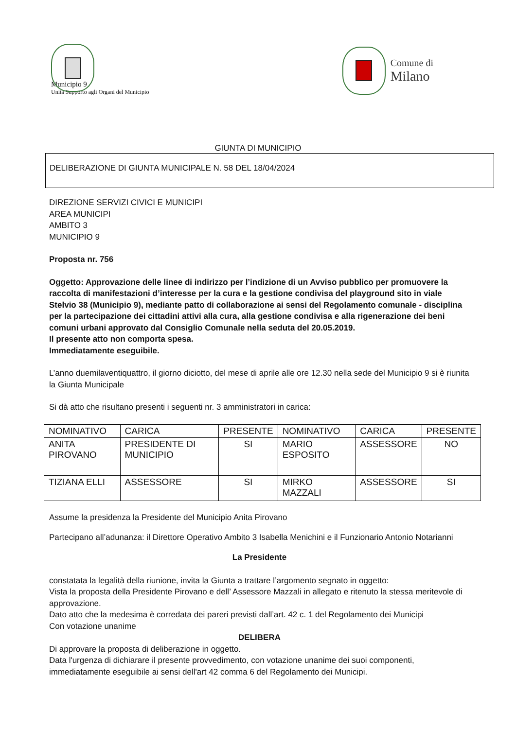Municipio 9
Unità Supporto agli Organi del Municipio
Comune di
Milano
GIUNTA DI MUNICIPIO
DELIBERAZIONE DI GIUNTA MUNICIPALE N. 58 DEL 18/04/2024
DIREZIONE SERVIZI CIVICI E MUNICIPI
AREA MUNICIPI
AMBITO 3
MUNICIPIO 9
Proposta nr. 756
Oggetto: Approvazione delle linee di indirizzo per l’indizione di un Avviso pubblico per promuovere la raccolta di manifestazioni d’interesse per la cura e la gestione condivisa del playground sito in viale Stelvio 38 (Municipio 9), mediante patto di collaborazione ai sensi del Regolamento comunale - disciplina per la partecipazione dei cittadini attivi alla cura, alla gestione condivisa e alla rigenerazione dei beni comuni urbani approvato dal Consiglio Comunale nella seduta del 20.05.2019.
Il presente atto non comporta spesa.
Immediatamente eseguibile.
L’anno duemilaventiquattro, il giorno diciotto, del mese di aprile alle ore 12.30 nella sede del Municipio 9 si è riunita la Giunta Municipale
Si dà atto che risultano presenti i seguenti nr. 3 amministratori in carica:
| NOMINATIVO | CARICA | PRESENTE | NOMINATIVO | CARICA | PRESENTE |
| --- | --- | --- | --- | --- | --- |
| ANITA PIROVANO | PRESIDENTE DI MUNICIPIO | SI | MARIO ESPOSITO | ASSESSORE | NO |
| TIZIANA ELLI | ASSESSORE | SI | MIRKO MAZZALI | ASSESSORE | SI |
Assume la presidenza la Presidente del Municipio Anita Pirovano
Partecipano all’adunanza: il Direttore Operativo Ambito 3 Isabella Menichini e il Funzionario Antonio Notarianni
La Presidente
constatata la legalità della riunione, invita la Giunta a trattare l’argomento segnato in oggetto:
Vista la proposta della Presidente Pirovano e dell’ Assessore Mazzali in allegato e ritenuto la stessa meritevole di approvazione.
Dato atto che la medesima è corredata dei pareri previsti dall’art. 42 c. 1 del Regolamento dei Municipi
Con votazione unanime
DELIBERA
Di approvare la proposta di deliberazione in oggetto.
Data l'urgenza di dichiarare il presente provvedimento, con votazione unanime dei suoi componenti, immediatamente eseguibile ai sensi dell'art 42 comma 6 del Regolamento dei Municipi.